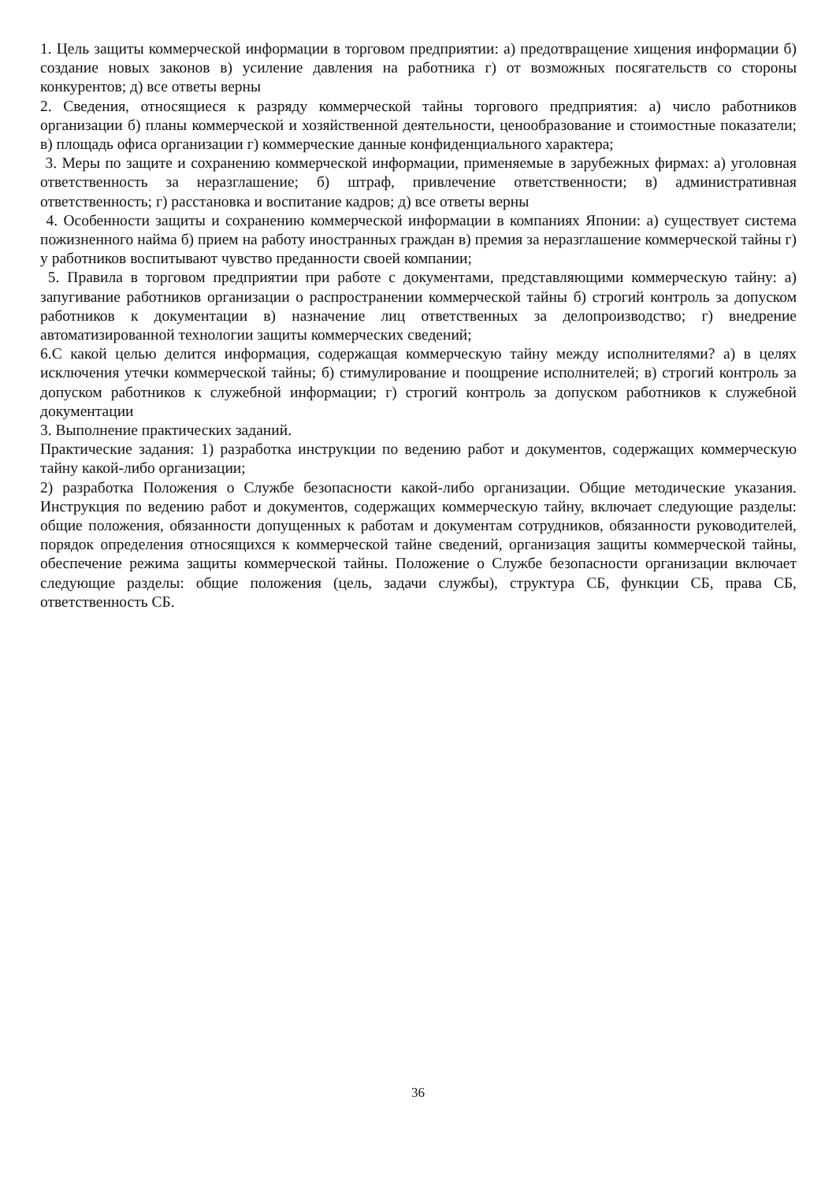1. Цель защиты коммерческой информации в торговом предприятии: а) предотвращение хищения информации б) создание новых законов в) усиление давления на работника г) от возможных посягательств со стороны конкурентов; д) все ответы верны
2. Сведения, относящиеся к разряду коммерческой тайны торгового предприятия: а) число работников организации б) планы коммерческой и хозяйственной деятельности, ценообразование и стоимостные показатели; в) площадь офиса организации г) коммерческие данные конфиденциального характера;
3. Меры по защите и сохранению коммерческой информации, применяемые в зарубежных фирмах: а) уголовная ответственность за неразглашение; б) штраф, привлечение ответственности; в) административная ответственность; г) расстановка и воспитание кадров; д) все ответы верны
4. Особенности защиты и сохранению коммерческой информации в компаниях Японии: а) существует система пожизненного найма б) прием на работу иностранных граждан в) премия за неразглашение коммерческой тайны г) у работников воспитывают чувство преданности своей компании;
5. Правила в торговом предприятии при работе с документами, представляющими коммерческую тайну: а) запугивание работников организации о распространении коммерческой тайны б) строгий контроль за допуском работников к документации в) назначение лиц ответственных за делопроизводство; г) внедрение автоматизированной технологии защиты коммерческих сведений;
6.С какой целью делится информация, содержащая коммерческую тайну между исполнителями? а) в целях исключения утечки коммерческой тайны; б) стимулирование и поощрение исполнителей; в) строгий контроль за допуском работников к служебной информации; г) строгий контроль за допуском работников к служебной документации
3. Выполнение практических заданий.
Практические задания: 1) разработка инструкции по ведению работ и документов, содержащих коммерческую тайну какой-либо организации;
2) разработка Положения о Службе безопасности какой-либо организации. Общие методические указания. Инструкция по ведению работ и документов, содержащих коммерческую тайну, включает следующие разделы: общие положения, обязанности допущенных к работам и документам сотрудников, обязанности руководителей, порядок определения относящихся к коммерческой тайне сведений, организация защиты коммерческой тайны, обеспечение режима защиты коммерческой тайны. Положение о Службе безопасности организации включает следующие разделы: общие положения (цель, задачи службы), структура СБ, функции СБ, права СБ, ответственность СБ.
36